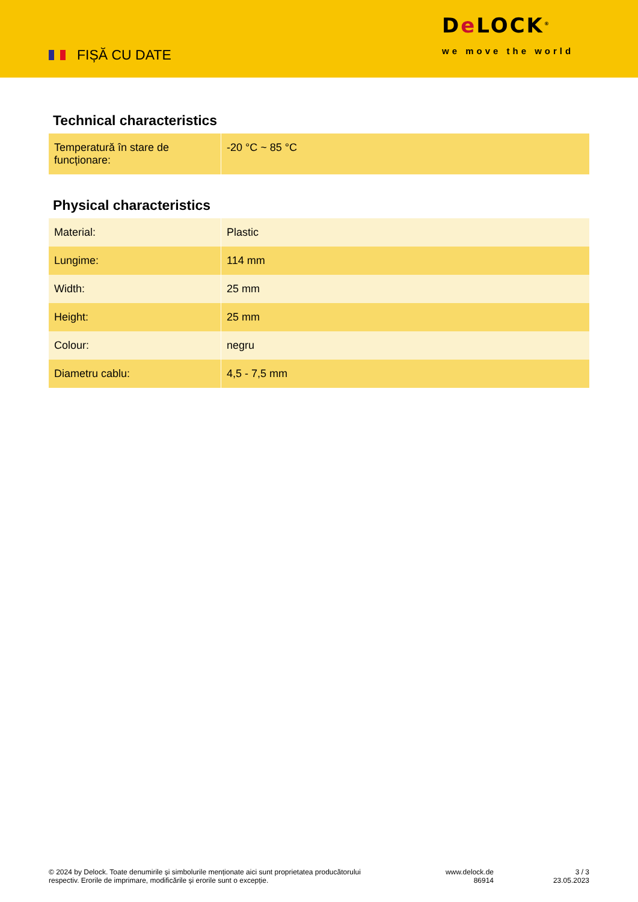FIȘĂ CU DATE
De LOCK<sup>®</sup>
we move the world
Technical characteristics
| Temperatură în stare de funcționare: | -20 °C ~ 85 °C |
Physical characteristics
| Material: | Plastic |
| Lungime: | 114 mm |
| Width: | 25 mm |
| Height: | 25 mm |
| Colour: | negru |
| Diametru cablu: | 4,5 - 7,5 mm |
© 2024 by Delock. Toate denumirile și simbolurile menționate aici sunt proprietatea producătorului respectiv. Erorile de imprimare, modificările și erorile sunt o excepție.
www.delock.de
86914
3 / 3
23.05.2023